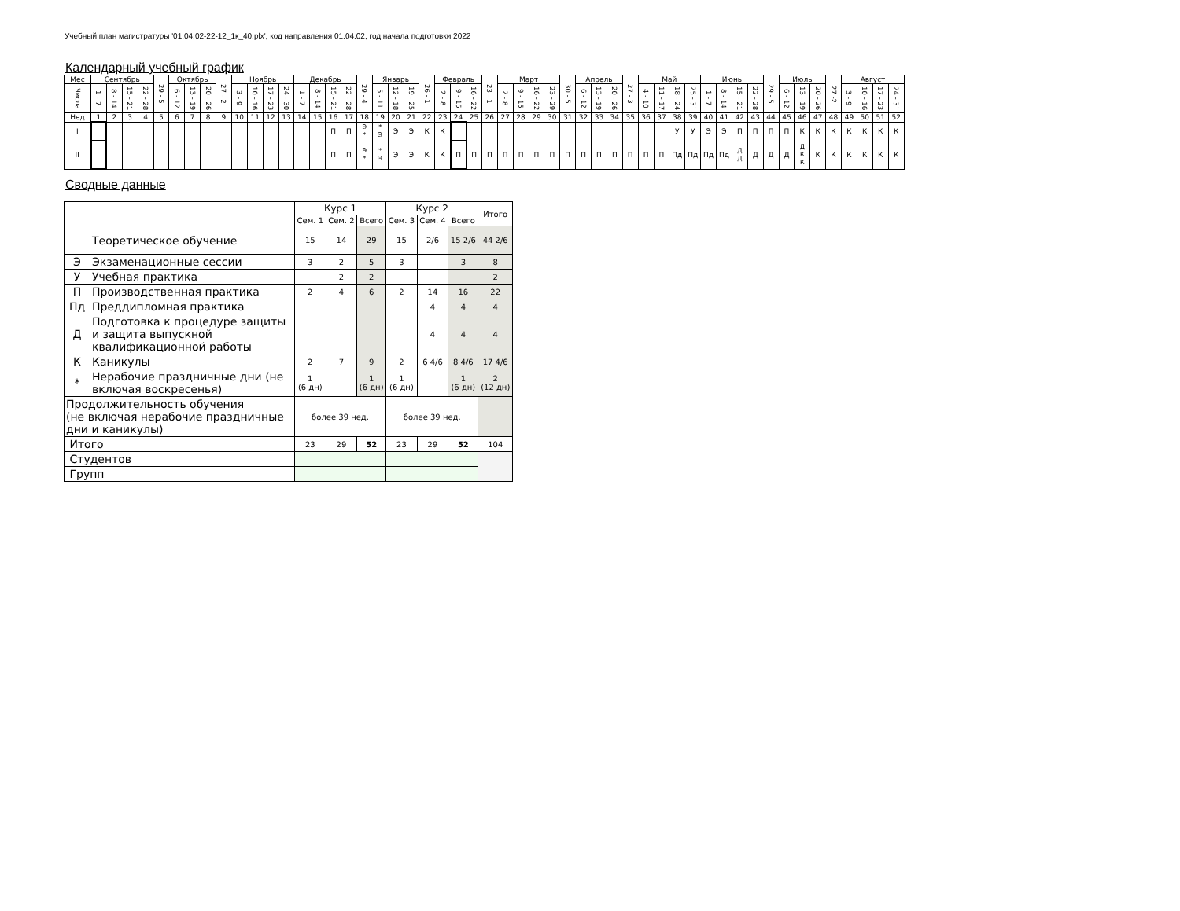Учебный план магистратуры '01.04.02-22-12_1к_40.plx', код направления 01.04.02, год начала подготовки 2022
Календарный учебный график
| Мес | Сентябрь | | | | 29 - 5 | Октябрь | | | 27 - 2 | Ноябрь | | | | Декабрь | | | | 29 - 4 | Январь | | | 26 - 1 | Февраль | | | 23 - 1 | Март | | | | 30 - 5 | Апрель | | | 27 - 3 | Май | | | | Июнь | | | | 29 - 5 | Июль | | | 27 -2 | Август | | | |
| Числа | 1 - 7 | 8 - 14 | 15 - 21 | 22 - 28 | | 6 - 12 | 13 - 19 | 20 - 26 | | 3 - 9 | 10 - 16 | 17 - 23 | 24 - 30 | 1 - 7 | 8 - 14 | 15 - 21 | 22 - 28 | | 5 - 11 | 12 - 18 | 19 - 25 | | 2 - 8 | 9 - 15 | 16 - 22 | | 2 - 8 | 9 - 15 | 16 - 22 | 23 - 29 | | 6 - 12 | 13 - 19 | 20 - 26 | | 4 - 10 | 11 - 17 | 18 - 24 | 25 - 31 | 1 - 7 | 8 - 14 | 15 - 21 | 22 - 28 | | 6 - 12 | 13 - 19 | 20 - 26 | | 3 - 9 | 10 - 16 | 17 - 23 | 24 - 31 |
| Нед | 1 | 2 | 3 | 4 | 5 | 6 | 7 | 8 | 9 | 10 | 11 | 12 | 13 | 14 | 15 | 16 | 17 | 18 | 19 | 20 | 21 | 22 | 23 | 24 | 25 | 26 | 27 | 28 | 29 | 30 | 31 | 32 | 33 | 34 | 35 | 36 | 37 | 38 | 39 | 40 | 41 | 42 | 43 | 44 | 45 | 46 | 47 | 48 | 49 | 50 | 51 | 52 |
| I | | | | | | | | | | | | | | | | П | П | Э * | * Э | Э | Э | К | К | | | | | | | | | | | | | | | У | У | Э | Э | П | П | П | П | К | К | К | К | К | К | К |
| II | | | | | | | | | | | | | | | | П | П | Э * | * Э | Э | Э | К | К | П | П | П | П | П | П | П | П | П | П | П | П | П | П | Пд | Пд | Пд | Пд | Д Д | Д | Д | Д | Д К К | К | К | К | К | К | К |
Сводные данные
| | | Курс 1 | | | Курс 2 | | | Итого |
| | | Сем. 1 | Сем. 2 | Всего | Сем. 3 | Сем. 4 | Всего | |
| | Теоретическое обучение | 15 | 14 | 29 | 15 | 2/6 | 15 2/6 | 44 2/6 |
| Э | Экзаменационные сессии | 3 | 2 | 5 | 3 | | 3 | 8 |
| У | Учебная практика | | 2 | 2 | | | | 2 |
| П | Производственная практика | 2 | 4 | 6 | 2 | 14 | 16 | 22 |
| Пд | Преддипломная практика | | | | | 4 | 4 | 4 |
| Д | Подготовка к процедуре защиты и защита выпускной квалификационной работы | | | | | 4 | 4 | 4 |
| К | Каникулы | 2 | 7 | 9 | 2 | 6 4/6 | 8 4/6 | 17 4/6 |
| * | Нерабочие праздничные дни (не включая воскресенья) | 1 (6 дн) | | 1 (6 дн) | 1 (6 дн) | | 1 (6 дн) | 2 (12 дн) |
| Продолжительность обучения (не включая нерабочие праздничные дни и каникулы) | | более 39 нед. | | | более 39 нед. | | | |
| Итого | | 23 | 29 | 52 | 23 | 29 | 52 | 104 |
| Студентов | | | | | | | | |
| Групп | | | | | | | | |